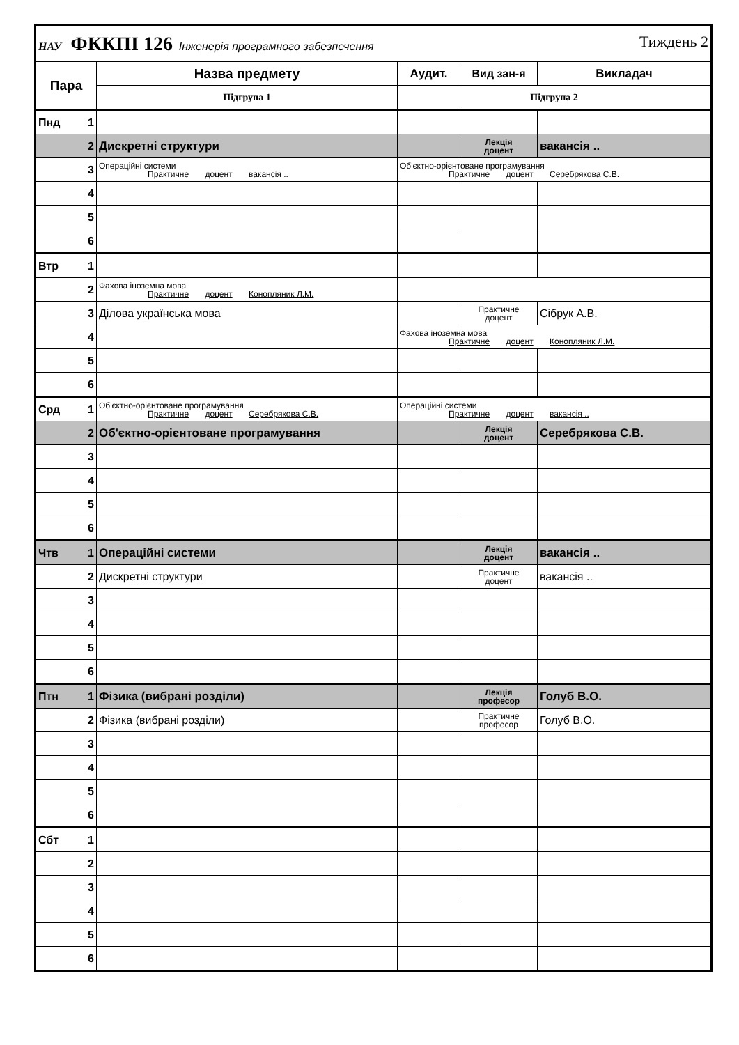| НАУ ФККПІ 126 Інженерія програмного забезпечення Тиждень 2 | | | | | |
| Пара | | Назва предмету | Аудит. | Вид зан-я | Викладач |
| | | Підгрупа 1 | Підгрупа 2 | | |
| Пнд | 1 | | | | |
| | 2 | Дискретні структури | | Лекція доцент | вакансія .. |
| | 3 | Операційні системи Практичне доцент вакансія .. | Об'єктно-орієнтоване програмування Практичне доцент Серебрякова С.В. | | |
| | 4 | | | | |
| | 5 | | | | |
| | 6 | | | | |
| Втр | 1 | | | | |
| | 2 | Фахова іноземна мова Практичне доцент Конопляник Л.М. | | | |
| | 3 | Ділова українська мова | | Практичне доцент | Сібрук А.В. |
| | 4 | | Фахова іноземна мова Практичне доцент Конопляник Л.М. | | |
| | 5 | | | | |
| | 6 | | | | |
| Срд | 1 | Об'єктно-орієнтоване програмування Практичне доцент Серебрякова С.В. | Операційні системи Практичне доцент вакансія .. | | |
| | 2 | Об'єктно-орієнтоване програмування | | Лекція доцент | Серебрякова С.В. |
| | 3 | | | | |
| | 4 | | | | |
| | 5 | | | | |
| | 6 | | | | |
| Чтв | 1 | Операційні системи | | Лекція доцент | вакансія .. |
| | 2 | Дискретні структури | | Практичне доцент | вакансія .. |
| | 3 | | | | |
| | 4 | | | | |
| | 5 | | | | |
| | 6 | | | | |
| Птн | 1 | Фізика (вибрані розділи) | | Лекція професор | Голуб В.О. |
| | 2 | Фізика (вибрані розділи) | | Практичне професор | Голуб В.О. |
| | 3 | | | | |
| | 4 | | | | |
| | 5 | | | | |
| | 6 | | | | |
| Сбт | 1 | | | | |
| | 2 | | | | |
| | 3 | | | | |
| | 4 | | | | |
| | 5 | | | | |
| | 6 | | | | |